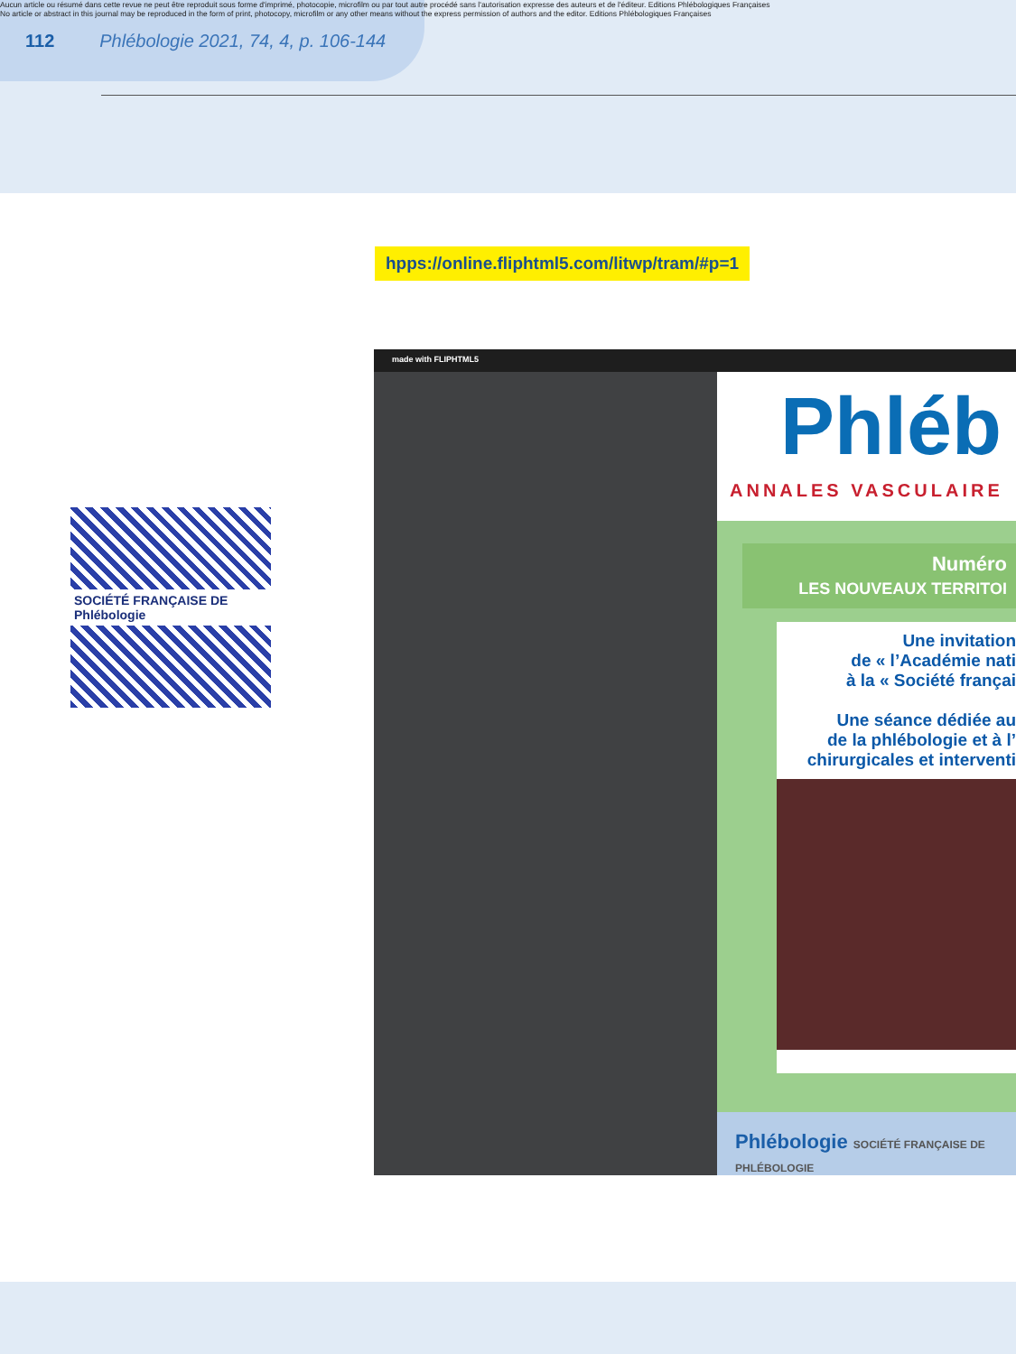Aucun article ou résumé dans cette revue ne peut être reproduit sous forme d'imprimé, photocopie, microfilm ou par tout autre procédé sans l'autorisation expresse des auteurs et de l'éditeur. Editions Phlébologiques Françaises
No article or abstract in this journal may be reproduced in the form of print, photocopy, microfilm or any other means without the express permission of authors and the editor. Editions Phlébologiques Françaises
112 Phlébologie 2021, 74, 4, p. 106-144
hpps://online.fliphtml5.com/litwp/tram/#p=1
SOCIÉTÉ FRANÇAISE DE Phlébologie
made with FLIPHTML5
Phléb
ANNALES VASCULAIRE
Numéro
LES NOUVEAUX TERRITOI
Une invitation
de « l’Académie nati
à la « Société françai
Une séance dédiée au
de la phlébologie et à l’
chirurgicales et interventi
Phlébologie SOCIÉTÉ FRANÇAISE DE PHLÉBOLOGIE